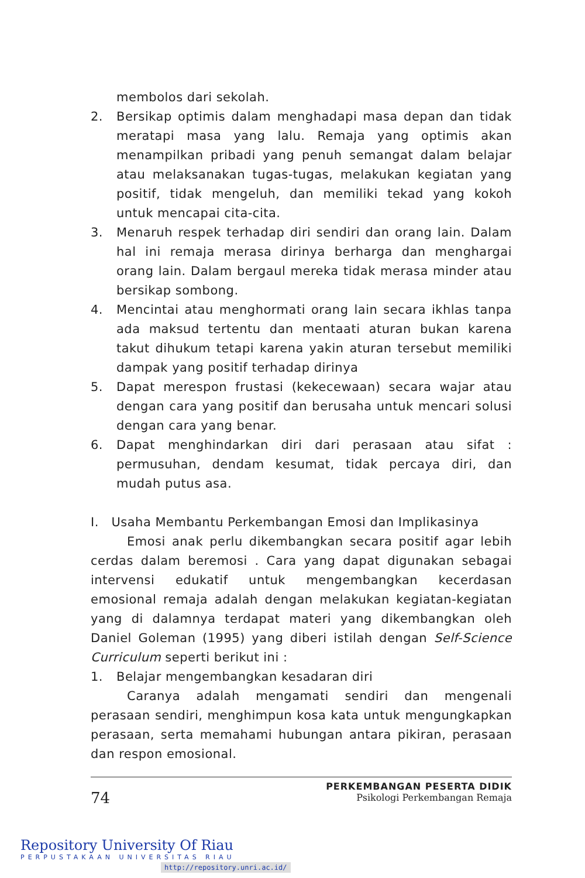membolos dari sekolah.
2. Bersikap optimis dalam menghadapi masa depan dan tidak meratapi masa yang lalu. Remaja yang optimis akan menampilkan pribadi yang penuh semangat dalam belajar atau melaksanakan tugas-tugas, melakukan kegiatan yang positif, tidak mengeluh, dan memiliki tekad yang kokoh untuk mencapai cita-cita.
3. Menaruh respek terhadap diri sendiri dan orang lain. Dalam hal ini remaja merasa dirinya berharga dan menghargai orang lain. Dalam bergaul mereka tidak merasa minder atau bersikap sombong.
4. Mencintai atau menghormati orang lain secara ikhlas tanpa ada maksud tertentu dan mentaati aturan bukan karena takut dihukum tetapi karena yakin aturan tersebut memiliki dampak yang positif terhadap dirinya
5. Dapat merespon frustasi (kekecewaan) secara wajar atau dengan cara yang positif dan berusaha untuk mencari solusi dengan cara yang benar.
6. Dapat menghindarkan diri dari perasaan atau sifat : permusuhan, dendam kesumat, tidak percaya diri, dan mudah putus asa.
I. Usaha Membantu Perkembangan Emosi dan Implikasinya
Emosi anak perlu dikembangkan secara positif agar lebih cerdas dalam beremosi . Cara yang dapat digunakan sebagai intervensi edukatif untuk mengembangkan kecerdasan emosional remaja adalah dengan melakukan kegiatan-kegiatan yang di dalamnya terdapat materi yang dikembangkan oleh Daniel Goleman (1995) yang diberi istilah dengan Self-Science Curriculum seperti berikut ini :
1. Belajar mengembangkan kesadaran diri
Caranya adalah mengamati sendiri dan mengenali perasaan sendiri, menghimpun kosa kata untuk mengungkapkan perasaan, serta memahami hubungan antara pikiran, perasaan dan respon emosional.
74
PERKEMBANGAN PESERTA DIDIK
Psikologi Perkembangan Remaja
Repository University Of Riau
PERPUSTAKAAN UNIVERSITAS RIAU
http://repository.unri.ac.id/